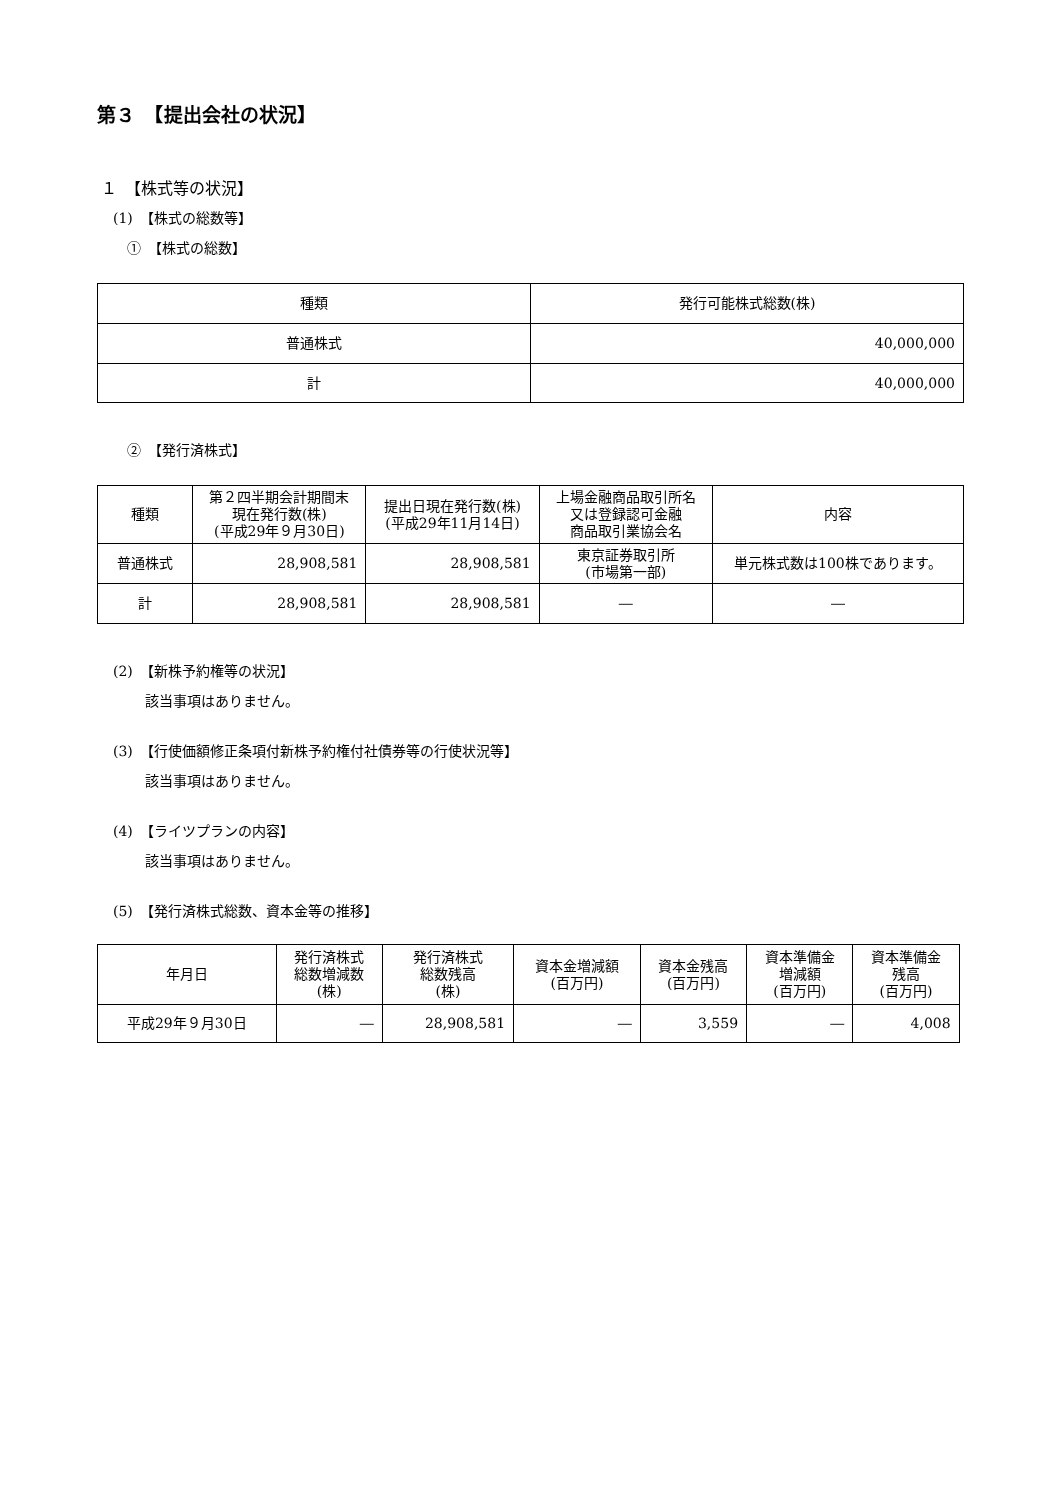第３　【提出会社の状況】
１　【株式等の状況】
(1)　【株式の総数等】
①　【株式の総数】
| 種類 | 発行可能株式総数(株) |
| --- | --- |
| 普通株式 | 40,000,000 |
| 計 | 40,000,000 |
②　【発行済株式】
| 種類 | 第２四半期会計期間末 現在発行数(株) (平成29年９月30日) | 提出日現在発行数(株) (平成29年11月14日) | 上場金融商品取引所名 又は登録認可金融 商品取引業協会名 | 内容 |
| --- | --- | --- | --- | --- |
| 普通株式 | 28,908,581 | 28,908,581 | 東京証券取引所 (市場第一部) | 単元株式数は100株であります。 |
| 計 | 28,908,581 | 28,908,581 | ― | ― |
(2)　【新株予約権等の状況】
該当事項はありません。
(3)　【行使価額修正条項付新株予約権付社債券等の行使状況等】
該当事項はありません。
(4)　【ライツプランの内容】
該当事項はありません。
(5)　【発行済株式総数、資本金等の推移】
| 年月日 | 発行済株式 総数増減数 (株) | 発行済株式 総数残高 (株) | 資本金増減額 (百万円) | 資本金残高 (百万円) | 資本準備金 増減額 (百万円) | 資本準備金 残高 (百万円) |
| --- | --- | --- | --- | --- | --- | --- |
| 平成29年９月30日 | ― | 28,908,581 | ― | 3,559 | ― | 4,008 |